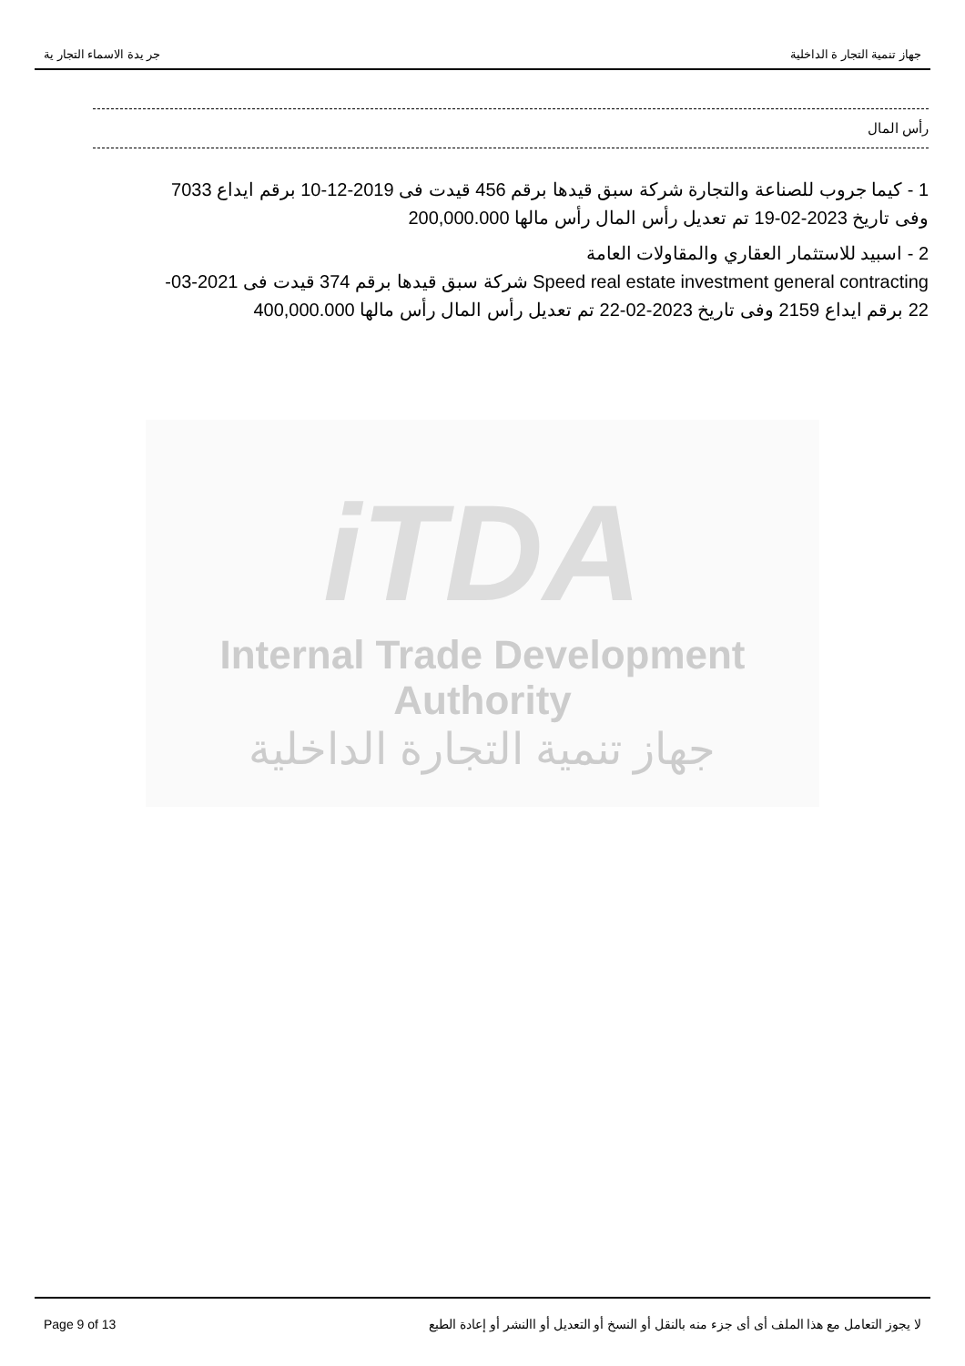جر يدة الاسماء التجار ية جهاز تنمية التجار ة الداخلية
رأس المال
1 - كيما جروب للصناعة والتجارة شركة سبق قيدها برقم 456 قيدت فى 2019-12-10 برقم ايداع 7033 وفى تاريخ 2023-02-19 تم تعديل رأس المال رأس مالها 200,000.000
2 - اسبيد للاستثمار العقاري والمقاولات العامة
Speed real estate investment general contracting شركة سبق قيدها برقم 374 قيدت فى 2021-03-22 برقم ايداع 2159 وفى تاريخ 2023-02-22 تم تعديل رأس المال رأس مالها 400,000.000
iTDA
Internal Trade Development Authority
جهاز تنمية التجارة الداخلية
Page 9 of 13 لا يجوز التعامل مع هذا الملف أى أى جزء منه بالنقل أو النسخ أو التعديل أو االنشر أو إعادة الطبع